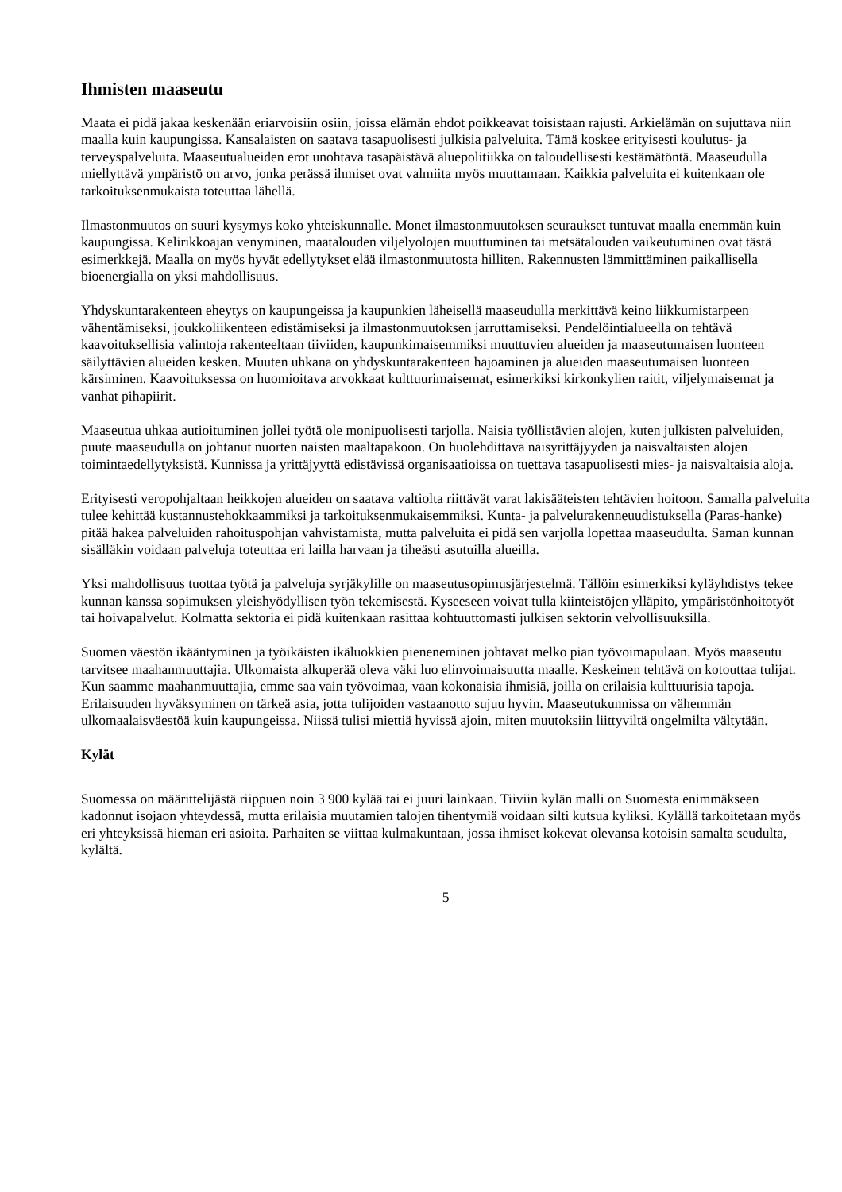Ihmisten maaseutu
Maata ei pidä jakaa keskenään eriarvoisiin osiin, joissa elämän ehdot poikkeavat toisistaan rajusti. Arkielämän on sujuttava niin maalla kuin kaupungissa. Kansalaisten on saatava tasapuolisesti julkisia palveluita. Tämä koskee erityisesti koulutus- ja terveyspalveluita. Maaseutualueiden erot unohtava tasapäistävä aluepolitiikka on taloudellisesti kestämätöntä. Maaseudulla miellyttävä ympäristö on arvo, jonka perässä ihmiset ovat valmiita myös muuttamaan. Kaikkia palveluita ei kuitenkaan ole tarkoituksenmukaista toteuttaa lähellä.
Ilmastonmuutos on suuri kysymys koko yhteiskunnalle. Monet ilmastonmuutoksen seuraukset tuntuvat maalla enemmän kuin kaupungissa. Kelirikkoajan venyminen, maatalouden viljelyolojen muuttuminen tai metsätalouden vaikeutuminen ovat tästä esimerkkejä. Maalla on myös hyvät edellytykset elää ilmastonmuutosta hilliten. Rakennusten lämmittäminen paikallisella bioenergialla on yksi mahdollisuus.
Yhdyskuntarakenteen eheytys on kaupungeissa ja kaupunkien läheisellä maaseudulla merkittävä keino liikkumistarpeen vähentämiseksi, joukkoliikenteen edistämiseksi ja ilmastonmuutoksen jarruttamiseksi. Pendelöintialueella on tehtävä kaavoituksellisia valintoja rakenteeltaan tiiviiden, kaupunkimaisemmiksi muuttuvien alueiden ja maaseutumaisen luonteen säilyttävien alueiden kesken. Muuten uhkana on yhdyskuntarakenteen hajoaminen ja alueiden maaseutumaisen luonteen kärsiminen. Kaavoituksessa on huomioitava arvokkaat kulttuurimaisemat, esimerkiksi kirkonkylien raitit, viljelymaisemat ja vanhat pihapiirit.
Maaseutua uhkaa autioituminen jollei työtä ole monipuolisesti tarjolla. Naisia työllistävien alojen, kuten julkisten palveluiden, puute maaseudulla on johtanut nuorten naisten maaltapakoon. On huolehdittava naisyrittäjyyden ja naisvaltaisten alojen toimintaedellytyksistä. Kunnissa ja yrittäjyyttä edistävissä organisaatioissa on tuettava tasapuolisesti mies- ja naisvaltaisia aloja.
Erityisesti veropohjaltaan heikkojen alueiden on saatava valtiolta riittävät varat lakisääteisten tehtävien hoitoon. Samalla palveluita tulee kehittää kustannustehokkaammiksi ja tarkoituksenmukaisemmiksi. Kunta- ja palvelurakenneuudistuksella (Paras-hanke) pitää hakea palveluiden rahoituspohjan vahvistamista, mutta palveluita ei pidä sen varjolla lopettaa maaseudulta. Saman kunnan sisälläkin voidaan palveluja toteuttaa eri lailla harvaan ja tiheästi asutuilla alueilla.
Yksi mahdollisuus tuottaa työtä ja palveluja syrjäkylille on maaseutusopimusjärjestelmä. Tällöin esimerkiksi kyläyhdistys tekee kunnan kanssa sopimuksen yleishyödyllisen työn tekemisestä. Kyseeseen voivat tulla kiinteistöjen ylläpito, ympäristönhoitotyöt tai hoivapalvelut. Kolmatta sektoria ei pidä kuitenkaan rasittaa kohtuuttomasti julkisen sektorin velvollisuuksilla.
Suomen väestön ikääntyminen ja työikäisten ikäluokkien pieneneminen johtavat melko pian työvoimapulaan. Myös maaseutu tarvitsee maahanmuuttajia. Ulkomaista alkuperää oleva väki luo elinvoimaisuutta maalle. Keskeinen tehtävä on kotouttaa tulijat. Kun saamme maahanmuuttajia, emme saa vain työvoimaa, vaan kokonaisia ihmisiä, joilla on erilaisia kulttuurisia tapoja. Erilaisuuden hyväksyminen on tärkeä asia, jotta tulijoiden vastaanotto sujuu hyvin. Maaseutukunnissa on vähemmän ulkomaalaisväestöä kuin kaupungeissa. Niissä tulisi miettiä hyvissä ajoin, miten muutoksiin liittyviltä ongelmilta vältytään.
Kylät
Suomessa on määrittelijästä riippuen noin 3 900 kylää tai ei juuri lainkaan. Tiiviin kylän malli on Suomesta enimmäkseen kadonnut isojaon yhteydessä, mutta erilaisia muutamien talojen tihentymiä voidaan silti kutsua kyliksi. Kylällä tarkoitetaan myös eri yhteyksissä hieman eri asioita. Parhaiten se viittaa kulmakuntaan, jossa ihmiset kokevat olevansa kotoisin samalta seudulta, kylältä.
5